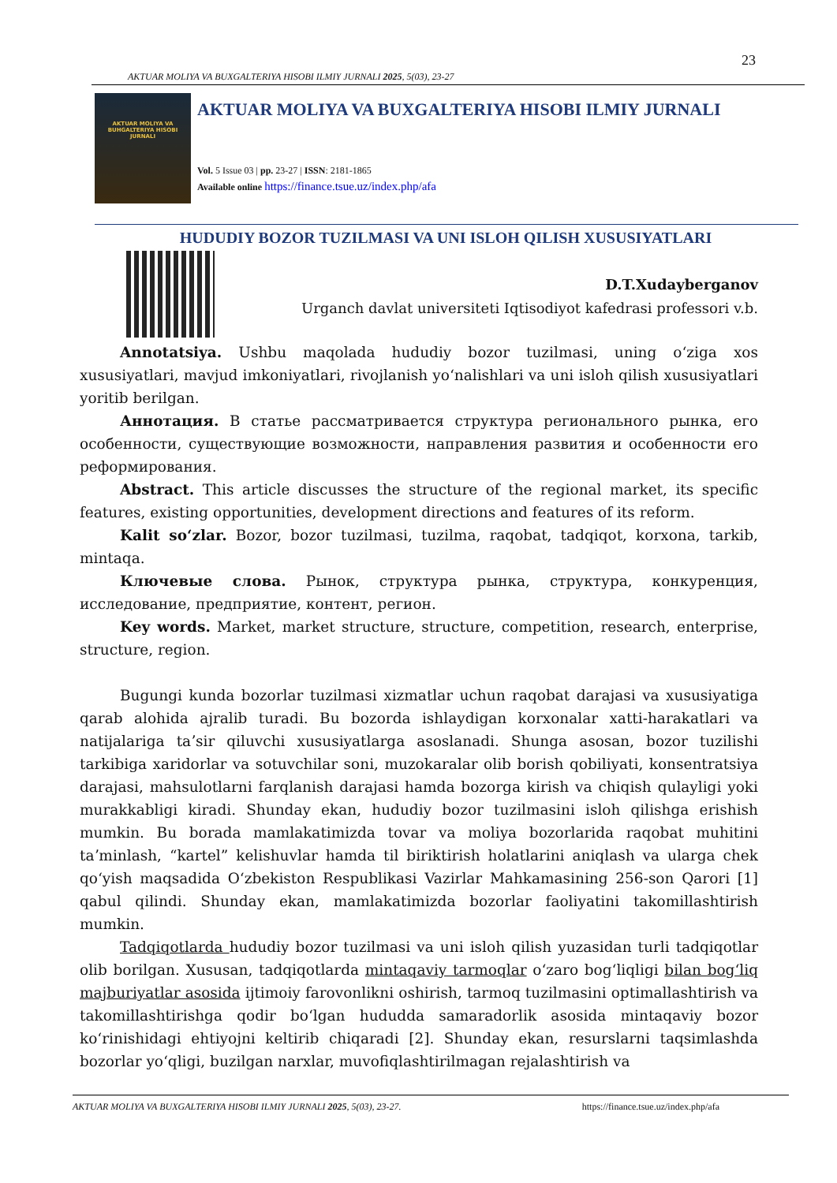23
AKTUAR MOLIYA VA BUXGALTERIYA HISOBI ILMIY JURNALI 2025, 5(03), 23-27
AKTUAR MOLIYA VA BUHGALTERIYA HISOBI JURNALI
AKTUAR MOLIYA VA BUXGALTERIYA HISOBI ILMIY JURNALI
Vol. 5 Issue 03 | pp. 23-27 | ISSN: 2181-1865
Available online https://finance.tsue.uz/index.php/afa
HUDUDIY BOZOR TUZILMASI VA UNI ISLOH QILISH XUSUSIYATLARI
D.T.Xudayberganov
Urganch davlat universiteti Iqtisodiyot kafedrasi professori v.b.
Annotatsiya. Ushbu maqolada hududiy bozor tuzilmasi, uning oʻziga xos xususiyatlari, mavjud imkoniyatlari, rivojlanish yoʻnalishlari va uni isloh qilish xususiyatlari yoritib berilgan.
Аннотация. В статье рассматривается структура регионального рынка, его особенности, существующие возможности, направления развития и особенности его реформирования.
Abstract. This article discusses the structure of the regional market, its specific features, existing opportunities, development directions and features of its reform.
Kalit soʻzlar. Bozor, bozor tuzilmasi, tuzilma, raqobat, tadqiqot, korxona, tarkib, mintaqa.
Ключевые слова. Рынок, структура рынка, структура, конкуренция, исследование, предприятие, контент, регион.
Key words. Market, market structure, structure, competition, research, enterprise, structure, region.
Bugungi kunda bozorlar tuzilmasi xizmatlar uchun raqobat darajasi va xususiyatiga qarab alohida ajralib turadi. Bu bozorda ishlaydigan korxonalar xatti-harakatlari va natijalariga taʼsir qiluvchi xususiyatlarga asoslanadi. Shunga asosan, bozor tuzilishi tarkibiga xaridorlar va sotuvchilar soni, muzokaralar olib borish qobiliyati, konsentratsiya darajasi, mahsulotlarni farqlanish darajasi hamda bozorga kirish va chiqish qulayligi yoki murakkabligi kiradi. Shunday ekan, hududiy bozor tuzilmasini isloh qilishga erishish mumkin. Bu borada mamlakatimizda tovar va moliya bozorlarida raqobat muhitini taʼminlash, “kartel” kelishuvlar hamda til biriktirish holatlarini aniqlash va ularga chek qoʻyish maqsadida Oʻzbekiston Respublikasi Vazirlar Mahkamasining 256-son Qarori [1] qabul qilindi. Shunday ekan, mamlakatimizda bozorlar faoliyatini takomillashtirish mumkin.
Tadqiqotlarda hududiy bozor tuzilmasi va uni isloh qilish yuzasidan turli tadqiqotlar olib borilgan. Xususan, tadqiqotlarda mintaqaviy tarmoqlar oʻzaro bogʻliqligi bilan bogʻliq majburiyatlar asosida ijtimoiy farovonlikni oshirish, tarmoq tuzilmasini optimallashtirish va takomillashtirishga qodir boʻlgan hududda samaradorlik asosida mintaqaviy bozor koʻrinishidagi ehtiyojni keltirib chiqaradi [2]. Shunday ekan, resurslarni taqsimlashda bozorlar yoʻqligi, buzilgan narxlar, muvofiqlashtirilmagan rejalashtirish va
AKTUAR MOLIYA VA BUXGALTERIYA HISOBI ILMIY JURNALI 2025, 5(03), 23-27. https://finance.tsue.uz/index.php/afa